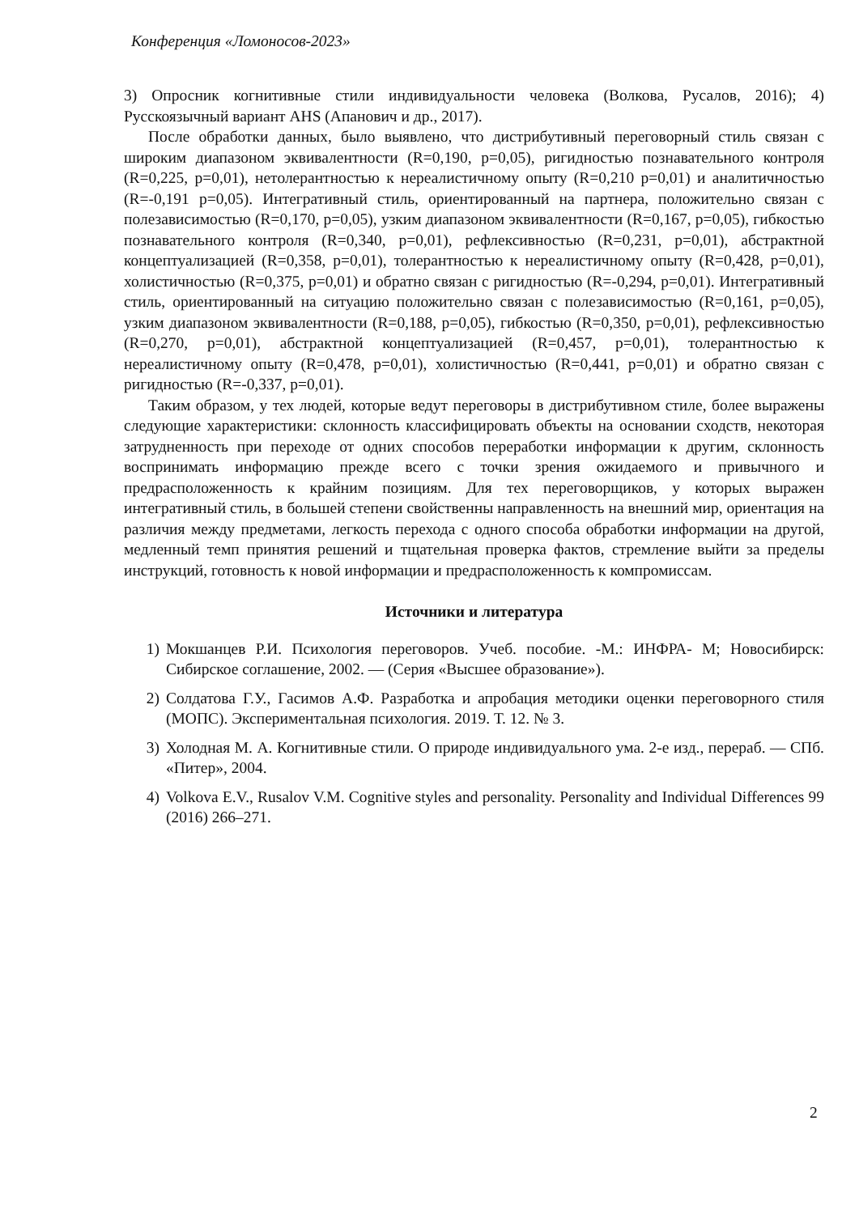Конференция «Ломоносов-2023»
3) Опросник когнитивные стили индивидуальности человека (Волкова, Русалов, 2016); 4) Русскоязычный вариант AHS (Апанович и др., 2017).
После обработки данных, было выявлено, что дистрибутивный переговорный стиль связан с широким диапазоном эквивалентности (R=0,190, p=0,05), ригидностью познавательного контроля (R=0,225, p=0,01), нетолерантностью к нереалистичному опыту (R=0,210 p=0,01) и аналитичностью (R=-0,191 p=0,05). Интегративный стиль, ориентированный на партнера, положительно связан с полезависимостью (R=0,170, p=0,05), узким диапазоном эквивалентности (R=0,167, p=0,05), гибкостью познавательного контроля (R=0,340, p=0,01), рефлексивностью (R=0,231, p=0,01), абстрактной концептуализацией (R=0,358, p=0,01), толерантностью к нереалистичному опыту (R=0,428, p=0,01), холистичностью (R=0,375, p=0,01) и обратно связан с ригидностью (R=-0,294, p=0,01). Интегративный стиль, ориентированный на ситуацию положительно связан с полезависимостью (R=0,161, p=0,05), узким диапазоном эквивалентности (R=0,188, p=0,05), гибкостью (R=0,350, p=0,01), рефлексивностью (R=0,270, p=0,01), абстрактной концептуализацией (R=0,457, p=0,01), толерантностью к нереалистичному опыту (R=0,478, p=0,01), холистичностью (R=0,441, p=0,01) и обратно связан с ригидностью (R=-0,337, p=0,01).
Таким образом, у тех людей, которые ведут переговоры в дистрибутивном стиле, более выражены следующие характеристики: склонность классифицировать объекты на основании сходств, некоторая затрудненность при переходе от одних способов переработки информации к другим, склонность воспринимать информацию прежде всего с точки зрения ожидаемого и привычного и предрасположенность к крайним позициям. Для тех переговорщиков, у которых выражен интегративный стиль, в большей степени свойственны направленность на внешний мир, ориентация на различия между предметами, легкость перехода с одного способа обработки информации на другой, медленный темп принятия решений и тщательная проверка фактов, стремление выйти за пределы инструкций, готовность к новой информации и предрасположенность к компромиссам.
Источники и литература
1) Мокшанцев Р.И. Психология переговоров. Учеб. пособие. -М.: ИНФРА- М; Новосибирск: Сибирское соглашение, 2002. — (Серия «Высшее образование»).
2) Солдатова Г.У., Гасимов А.Ф. Разработка и апробация методики оценки переговорного стиля (МОПС). Экспериментальная психология. 2019. Т. 12. № 3.
3) Холодная М. А. Когнитивные стили. О природе индивидуального ума. 2-е изд., перераб. — СПб. «Питер», 2004.
4) Volkova E.V., Rusalov V.M. Cognitive styles and personality. Personality and Individual Differences 99 (2016) 266–271.
2